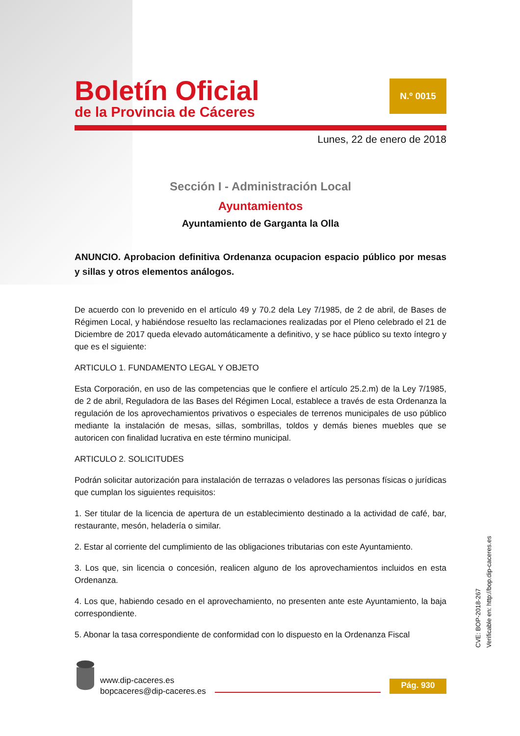Boletín Oficial
de la Provincia de Cáceres
N.º 0015
Lunes, 22 de enero de 2018
Sección I - Administración Local
Ayuntamientos
Ayuntamiento de Garganta la Olla
ANUNCIO. Aprobacion definitiva Ordenanza ocupacion espacio público por mesas y sillas y otros elementos análogos.
De acuerdo con lo prevenido en el artículo 49 y 70.2 dela Ley 7/1985, de 2 de abril, de Bases de Régimen Local, y habiéndose resuelto las reclamaciones realizadas por el Pleno celebrado el 21 de Diciembre de 2017 queda elevado automáticamente a definitivo, y se hace público su texto íntegro y que es el siguiente:
ARTICULO 1. FUNDAMENTO LEGAL Y OBJETO
Esta Corporación, en uso de las competencias que le confiere el artículo 25.2.m) de la Ley 7/1985, de 2 de abril, Reguladora de las Bases del Régimen Local, establece a través de esta Ordenanza la regulación de los aprovechamientos privativos o especiales de terrenos municipales de uso público mediante la instalación de mesas, sillas, sombrillas, toldos y demás bienes muebles que se autoricen con finalidad lucrativa en este término municipal.
ARTICULO 2. SOLICITUDES
Podrán solicitar autorización para instalación de terrazas o veladores las personas físicas o jurídicas que cumplan los siguientes requisitos:
1. Ser titular de la licencia de apertura de un establecimiento destinado a la actividad de café, bar, restaurante, mesón, heladería o similar.
2. Estar al corriente del cumplimiento de las obligaciones tributarias con este Ayuntamiento.
3. Los que, sin licencia o concesión, realicen alguno de los aprovechamientos incluidos en esta Ordenanza.
4. Los que, habiendo cesado en el aprovechamiento, no presenten ante este Ayuntamiento, la baja correspondiente.
5. Abonar la tasa correspondiente de conformidad con lo dispuesto en la Ordenanza Fiscal
www.dip-caceres.es
bopcaceres@dip-caceres.es
Pág. 930
CVE: BOP-2018-267
Verificable en: http://bop.dip-caceres.es